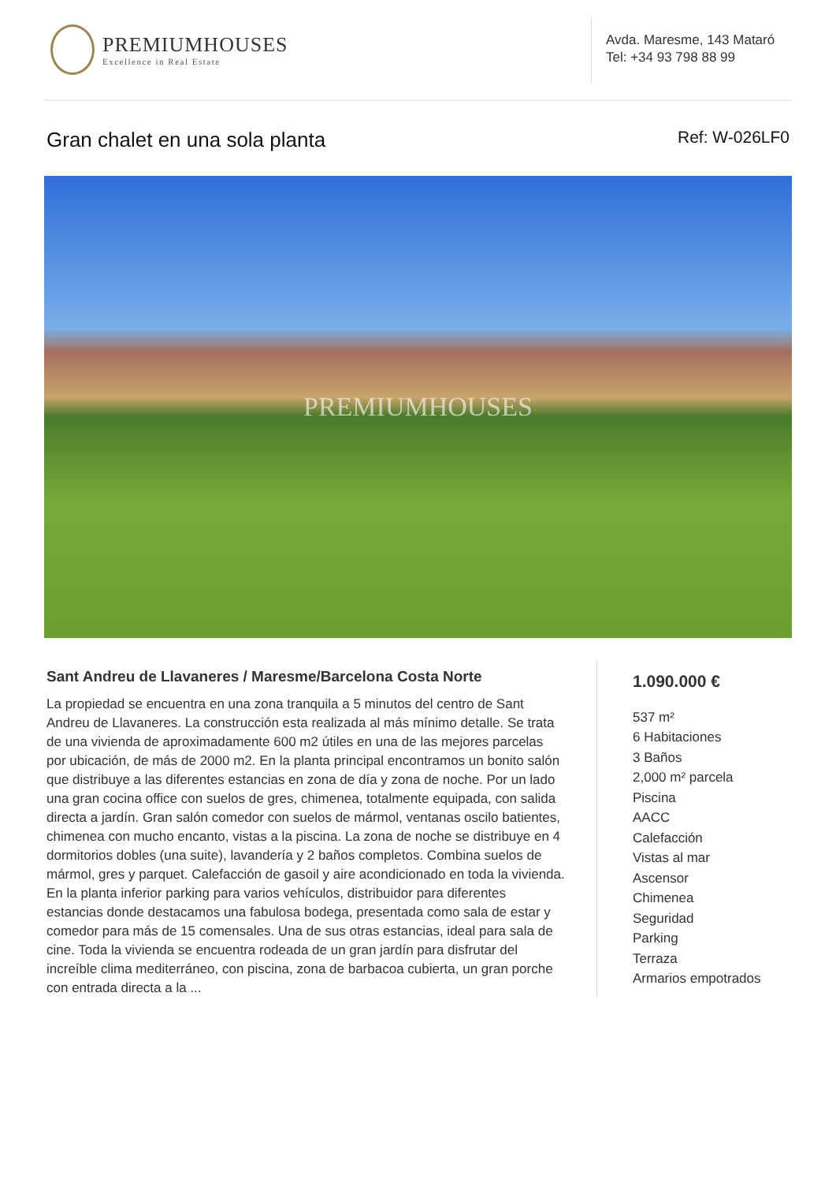PREMIUMHOUSES
Excellence in Real Estate
Avda. Maresme, 143 Mataró
Tel: +34 93 798 88 99
Gran chalet en una sola planta Ref: W-026LF0
PREMIUMHOUSES
Sant Andreu de Llavaneres / Maresme/Barcelona Costa Norte
La propiedad se encuentra en una zona tranquila a 5 minutos del centro de Sant Andreu de Llavaneres. La construcción esta realizada al más mínimo detalle. Se trata de una vivienda de aproximadamente 600 m2 útiles en una de las mejores parcelas por ubicación, de más de 2000 m2. En la planta principal encontramos un bonito salón que distribuye a las diferentes estancias en zona de día y zona de noche. Por un lado una gran cocina office con suelos de gres, chimenea, totalmente equipada, con salida directa a jardín. Gran salón comedor con suelos de mármol, ventanas oscilo batientes, chimenea con mucho encanto, vistas a la piscina. La zona de noche se distribuye en 4 dormitorios dobles (una suite), lavandería y 2 baños completos. Combina suelos de mármol, gres y parquet. Calefacción de gasoil y aire acondicionado en toda la vivienda. En la planta inferior parking para varios vehículos, distribuidor para diferentes estancias donde destacamos una fabulosa bodega, presentada como sala de estar y comedor para más de 15 comensales. Una de sus otras estancias, ideal para sala de cine. Toda la vivienda se encuentra rodeada de un gran jardín para disfrutar del increíble clima mediterráneo, con piscina, zona de barbacoa cubierta, un gran porche con entrada directa a la ...
1.090.000 €
537 m²
6 Habitaciones
3 Baños
2,000 m² parcela
Piscina
AACC
Calefacción
Vistas al mar
Ascensor
Chimenea
Seguridad
Parking
Terraza
Armarios empotrados